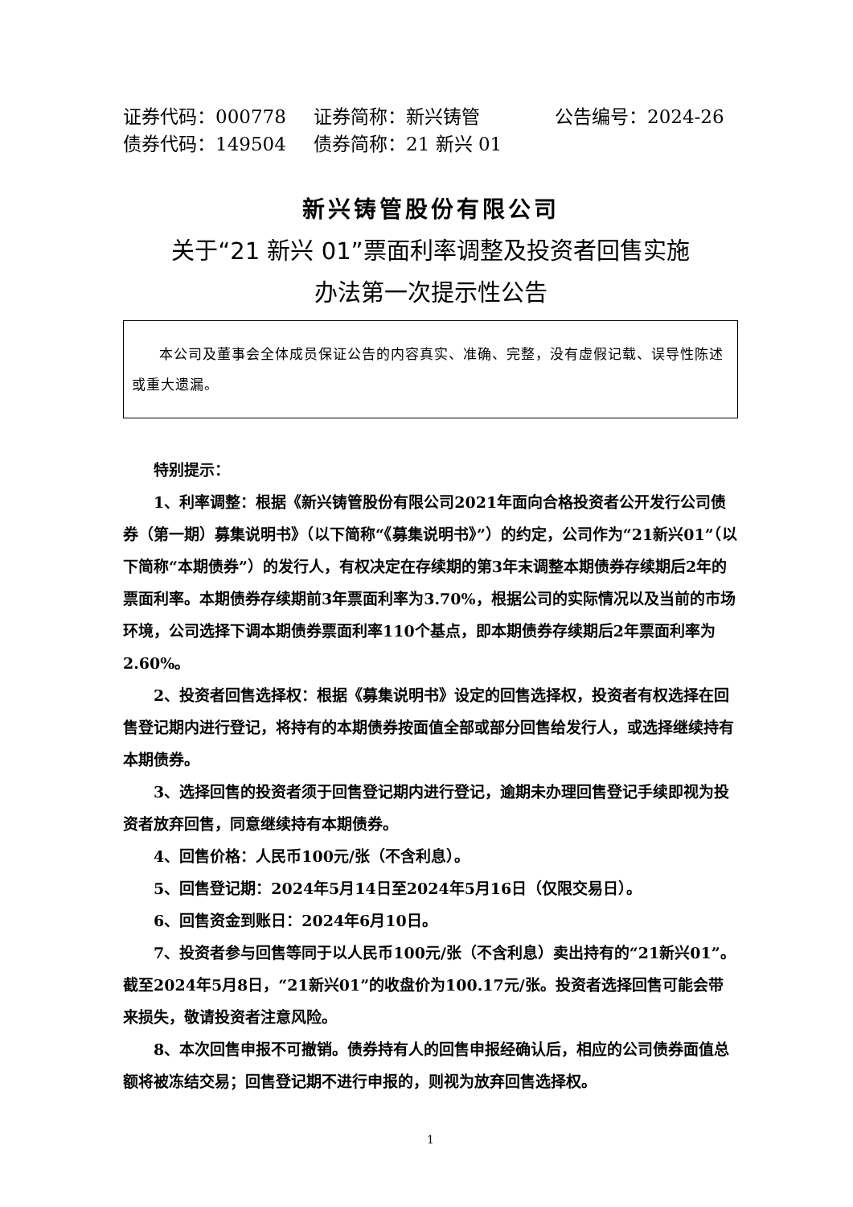证券代码：000778 证券简称：新兴铸管 公告编号：2024-26
债券代码：149504 债券简称：21 新兴 01
新兴铸管股份有限公司
关于“21 新兴 01”票面利率调整及投资者回售实施
办法第一次提示性公告
本公司及董事会全体成员保证公告的内容真实、准确、完整，没有虚假记载、误导性陈述或重大遗漏。
特别提示：
1、利率调整：根据《新兴铸管股份有限公司2021年面向合格投资者公开发行公司债券（第一期）募集说明书》（以下简称“《募集说明书》”）的约定，公司作为“21新兴01”（以下简称“本期债券”）的发行人，有权决定在存续期的第3年末调整本期债券存续期后2年的票面利率。本期债券存续期前3年票面利率为3.70%，根据公司的实际情况以及当前的市场环境，公司选择下调本期债券票面利率110个基点，即本期债券存续期后2年票面利率为2.60%。
2、投资者回售选择权：根据《募集说明书》设定的回售选择权，投资者有权选择在回售登记期内进行登记，将持有的本期债券按面值全部或部分回售给发行人，或选择继续持有本期债券。
3、选择回售的投资者须于回售登记期内进行登记，逾期未办理回售登记手续即视为投资者放弃回售，同意继续持有本期债券。
4、回售价格：人民币100元/张（不含利息）。
5、回售登记期：2024年5月14日至2024年5月16日（仅限交易日）。
6、回售资金到账日：2024年6月10日。
7、投资者参与回售等同于以人民币100元/张（不含利息）卖出持有的“21新兴01”。截至2024年5月8日，“21新兴01”的收盘价为100.17元/张。投资者选择回售可能会带来损失，敬请投资者注意风险。
8、本次回售申报不可撤销。债券持有人的回售申报经确认后，相应的公司债券面值总额将被冻结交易；回售登记期不进行申报的，则视为放弃回售选择权。
1